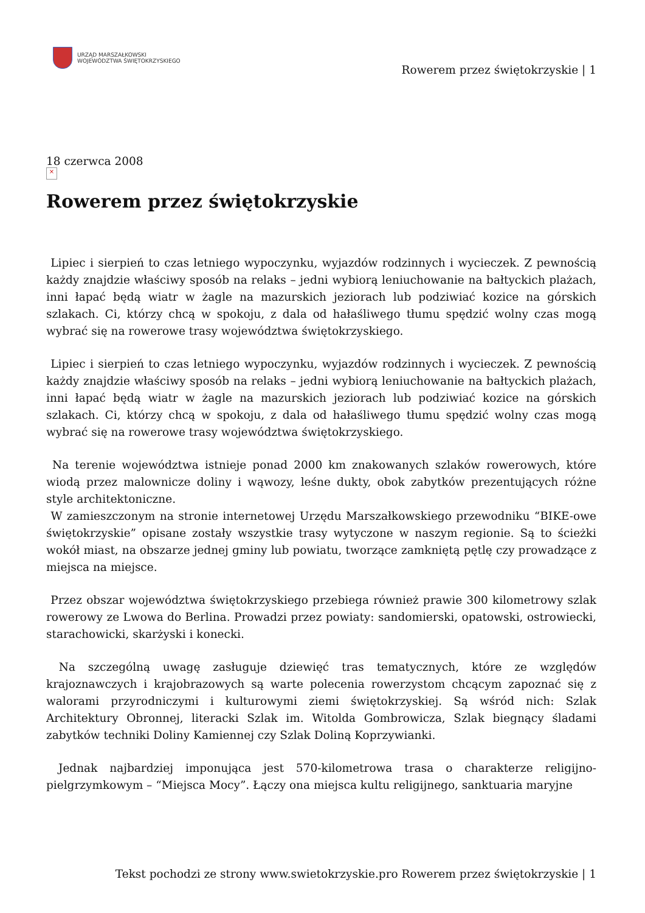URZĄD MARSZAŁKOWSKI
WOJEWÓDZTWA ŚWIĘTOKRZYSKIEGO
Rowerem przez świętokrzyskie | 1
18 czerwca 2008
×
Rowerem przez świętokrzyskie
Lipiec i sierpień to czas letniego wypoczynku, wyjazdów rodzinnych i wycieczek. Z pewnością każdy znajdzie właściwy sposób na relaks – jedni wybiorą leniuchowanie na bałtyckich plażach, inni łapać będą wiatr w żagle na mazurskich jeziorach lub podziwiać kozice na górskich szlakach. Ci, którzy chcą w spokoju, z dala od hałaśliwego tłumu spędzić wolny czas mogą wybrać się na rowerowe trasy województwa świętokrzyskiego.
Lipiec i sierpień to czas letniego wypoczynku, wyjazdów rodzinnych i wycieczek. Z pewnością każdy znajdzie właściwy sposób na relaks – jedni wybiorą leniuchowanie na bałtyckich plażach, inni łapać będą wiatr w żagle na mazurskich jeziorach lub podziwiać kozice na górskich szlakach. Ci, którzy chcą w spokoju, z dala od hałaśliwego tłumu spędzić wolny czas mogą wybrać się na rowerowe trasy województwa świętokrzyskiego.
Na terenie województwa istnieje ponad 2000 km znakowanych szlaków rowerowych, które wiodą przez malownicze doliny i wąwozy, leśne dukty, obok zabytków prezentujących różne style architektoniczne.
W zamieszczonym na stronie internetowej Urzędu Marszałkowskiego przewodniku “BIKE-owe świętokrzyskie” opisane zostały wszystkie trasy wytyczone w naszym regionie. Są to ścieżki wokół miast, na obszarze jednej gminy lub powiatu, tworzące zamkniętą pętlę czy prowadzące z miejsca na miejsce.
Przez obszar województwa świętokrzyskiego przebiega również prawie 300 kilometrowy szlak rowerowy ze Lwowa do Berlina. Prowadzi przez powiaty: sandomierski, opatowski, ostrowiecki, starachowicki, skarżyski i konecki.
Na szczególną uwagę zasługuje dziewięć tras tematycznych, które ze względów krajoznawczych i krajobrazowych są warte polecenia rowerzystom chcącym zapoznać się z walorami przyrodniczymi i kulturowymi ziemi świętokrzyskiej. Są wśród nich: Szlak Architektury Obronnej, literacki Szlak im. Witolda Gombrowicza, Szlak biegnący śladami zabytków techniki Doliny Kamiennej czy Szlak Doliną Koprzywianki.
Jednak najbardziej imponująca jest 570-kilometrowa trasa o charakterze religijno-pielgrzymkowym – “Miejsca Mocy”. Łączy ona miejsca kultu religijnego, sanktuaria maryjne
Tekst pochodzi ze strony www.swietokrzyskie.pro Rowerem przez świętokrzyskie | 1